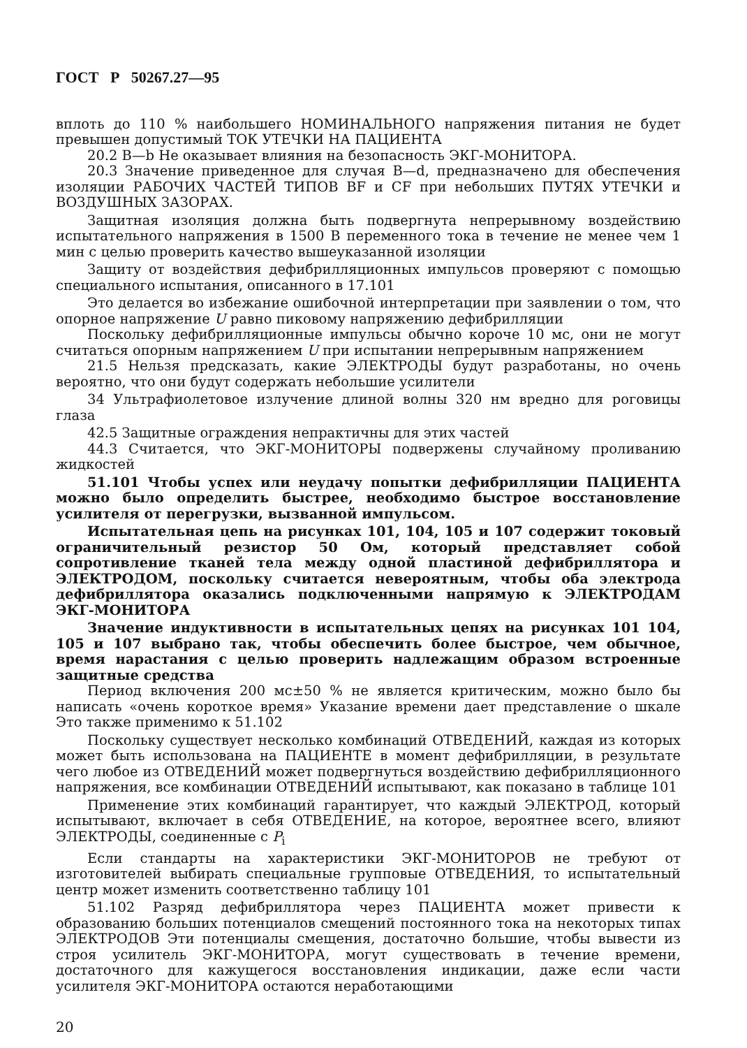ГОСТ Р 50267.27—95
вплоть до 110 % наибольшего НОМИНАЛЬНОГО напряжения питания не будет превышен допустимый ТОК УТЕЧКИ НА ПАЦИЕНТА
20.2 B—b Не оказывает влияния на безопасность ЭКГ-МОНИТОРА.
20.3 Значение приведенное для случая B—d, предназначено для обеспечения изоляции РАБОЧИХ ЧАСТЕЙ ТИПОВ BF и CF при небольших ПУТЯХ УТЕЧКИ и ВОЗДУШНЫХ ЗАЗОРАХ.
Защитная изоляция должна быть подвергнута непрерывному воздействию испытательного напряжения в 1500 В переменного тока в течение не менее чем 1 мин с целью проверить качество вышеуказанной изоляции
Защиту от воздействия дефибрилляционных импульсов проверяют с помощью специального испытания, описанного в 17.101
Это делается во избежание ошибочной интерпретации при заявлении о том, что опорное напряжение U равно пиковому напряжению дефибрилляции
Поскольку дефибрилляционные импульсы обычно короче 10 мс, они не могут считаться опорным напряжением U при испытании непрерывным напряжением
21.5 Нельзя предсказать, какие ЭЛЕКТРОДЫ будут разработаны, но очень вероятно, что они будут содержать небольшие усилители
34 Ультрафиолетовое излучение длиной волны 320 нм вредно для роговицы глаза
42.5 Защитные ограждения непрактичны для этих частей
44.3 Считается, что ЭКГ-МОНИТОРЫ подвержены случайному проливанию жидкостей
51.101 Чтобы успех или неудачу попытки дефибрилляции ПАЦИЕНТА можно было определить быстрее, необходимо быстрое восстановление усилителя от перегрузки, вызванной импульсом.
Испытательная цепь на рисунках 101, 104, 105 и 107 содержит токовый ограничительный резистор 50 Ом, который представляет собой сопротивление тканей тела между одной пластиной дефибриллятора и ЭЛЕКТРОДОМ, поскольку считается невероятным, чтобы оба электрода дефибриллятора оказались подключенными напрямую к ЭЛЕКТРОДАМ ЭКГ-МОНИТОРА
Значение индуктивности в испытательных цепях на рисунках 101 104, 105 и 107 выбрано так, чтобы обеспечить более быстрое, чем обычное, время нарастания с целью проверить надлежащим образом встроенные защитные средства
Период включения 200 мс±50 % не является критическим, можно было бы написать «очень короткое время» Указание времени дает представление о шкале Это также применимо к 51.102
Поскольку существует несколько комбинаций ОТВЕДЕНИЙ, каждая из которых может быть использована на ПАЦИЕНТЕ в момент дефибрилляции, в результате чего любое из ОТВЕДЕНИЙ может подвергнуться воздействию дефибрилляционного напряжения, все комбинации ОТВЕДЕНИЙ испытывают, как показано в таблице 101
Применение этих комбинаций гарантирует, что каждый ЭЛЕКТРОД, который испытывают, включает в себя ОТВЕДЕНИЕ, на которое, вероятнее всего, влияют ЭЛЕКТРОДЫ, соединенные с P<sub>i</sub>
Если стандарты на характеристики ЭКГ-МОНИТОРОВ не требуют от изготовителей выбирать специальные групповые ОТВЕДЕНИЯ, то испытательный центр может изменить соответственно таблицу 101
51.102 Разряд дефибриллятора через ПАЦИЕНТА может привести к образованию больших потенциалов смещений постоянного тока на некоторых типах ЭЛЕКТРОДОВ Эти потенциалы смещения, достаточно большие, чтобы вывести из строя усилитель ЭКГ-МОНИТОРА, могут существовать в течение времени, достаточного для кажущегося восстановления индикации, даже если части усилителя ЭКГ-МОНИТОРА остаются неработающими
20